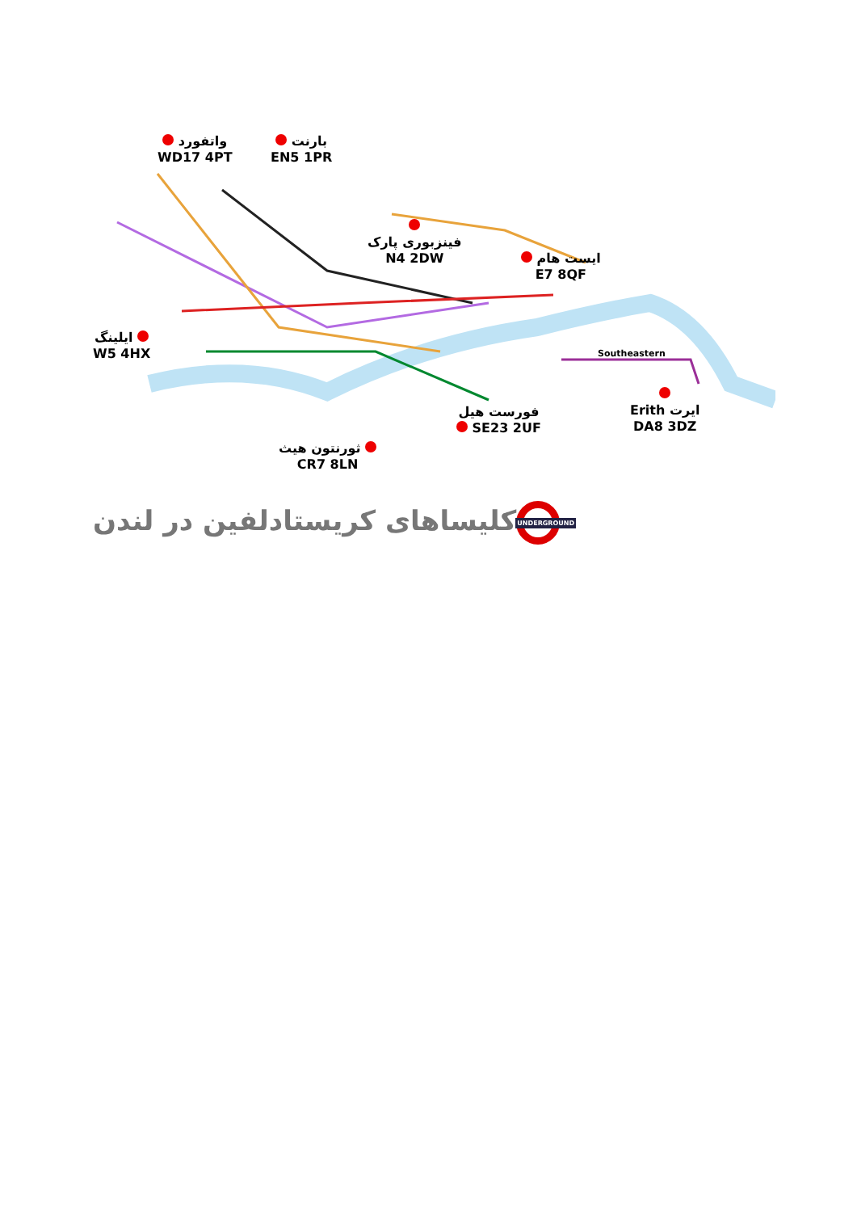واتفورد
WD17 4PT
بارنت
EN5 1PR
فینزبوری پارک
N4 2DW
ایست هام
E7 8QF
ایلینگ
W5 4HX
Southeastern
Erith ایرت
DA8 3DZ
فورست هیل
SE23 2UF
ثورنتون هیث
CR7 8LN
UNDERGROUND کلیساهای کریستادلفین در لندن